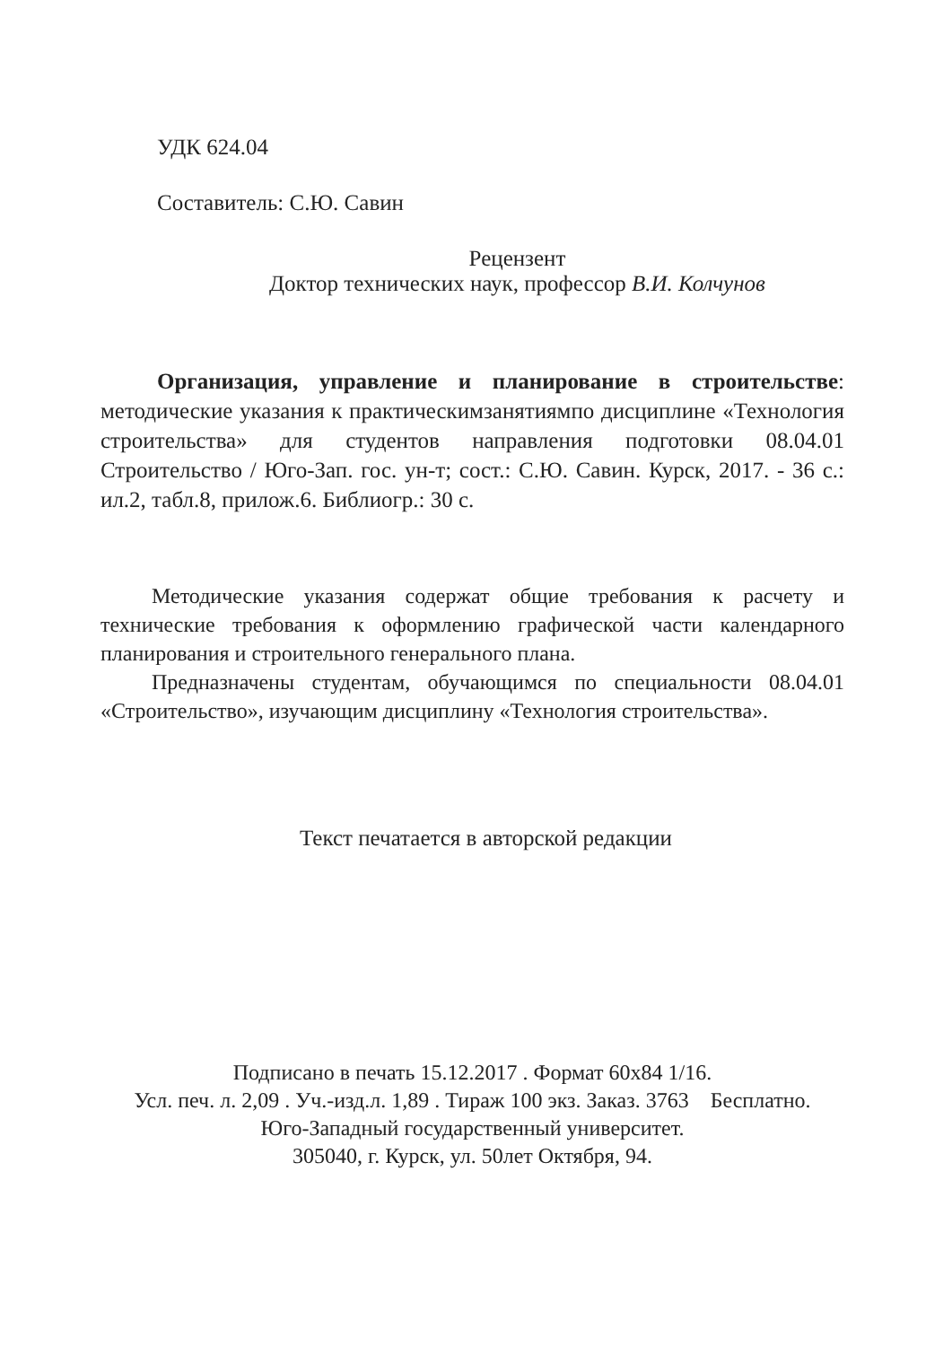УДК 624.04
Составитель: С.Ю. Савин
Рецензент
Доктор технических наук, профессор В.И. Колчунов
Организация, управление и планирование в строительстве: методические указания к практическимзанятиямпо дисциплине «Технология строительства» для студентов направления подготовки 08.04.01 Строительство / Юго-Зап. гос. ун-т; сост.: С.Ю. Савин. Курск, 2017. - 36 с.: ил.2, табл.8, прилож.6. Библиогр.: 30 с.
Методические указания содержат общие требования к расчету и технические требования к оформлению графической части календарного планирования и строительного генерального плана.
Предназначены студентам, обучающимся по специальности 08.04.01 «Строительство», изучающим дисциплину «Технология строительства».
Текст печатается в авторской редакции
Подписано в печать 15.12.2017 . Формат 60х84 1/16.
Усл. печ. л. 2,09 . Уч.-изд.л. 1,89 . Тираж 100 экз. Заказ. 3763 Бесплатно.
Юго-Западный государственный университет.
305040, г. Курск, ул. 50лет Октября, 94.